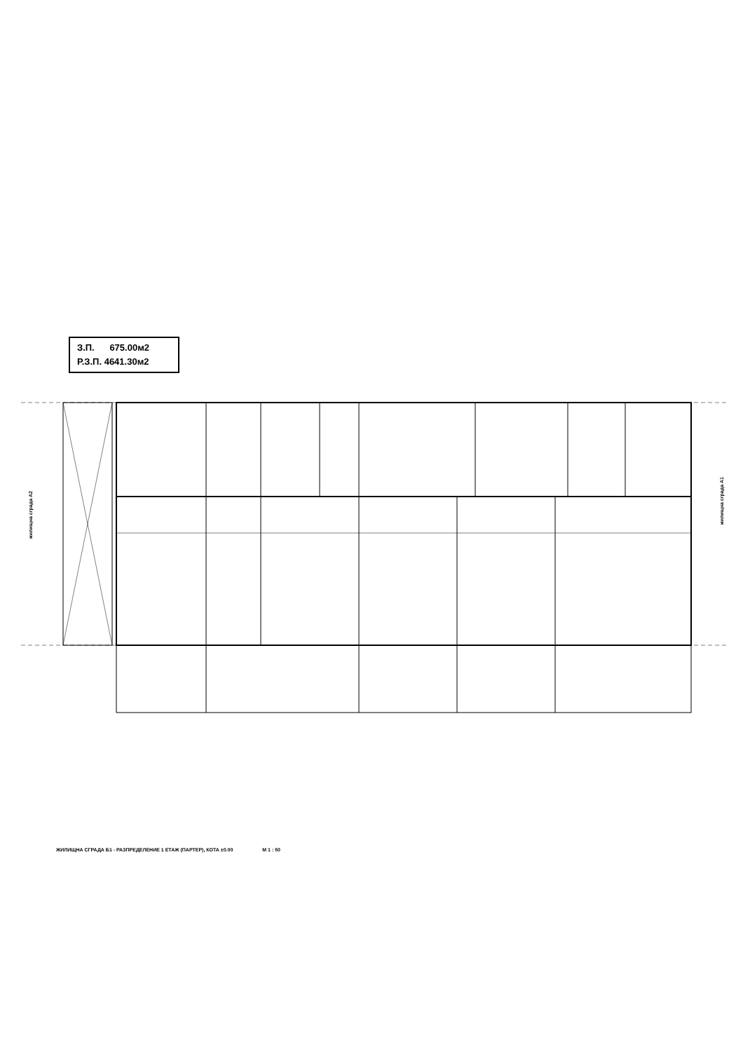З.П. 675.00м2
Р.З.П. 4641.30м2
жилищна сграда А2
жилищна сграда А1
ЖИЛИЩНА СГРАДА Б1 - РАЗПРЕДЕЛЕНИЕ 1 ЕТАЖ (ПАРТЕР), КОТА ±0.00 М 1 : 50